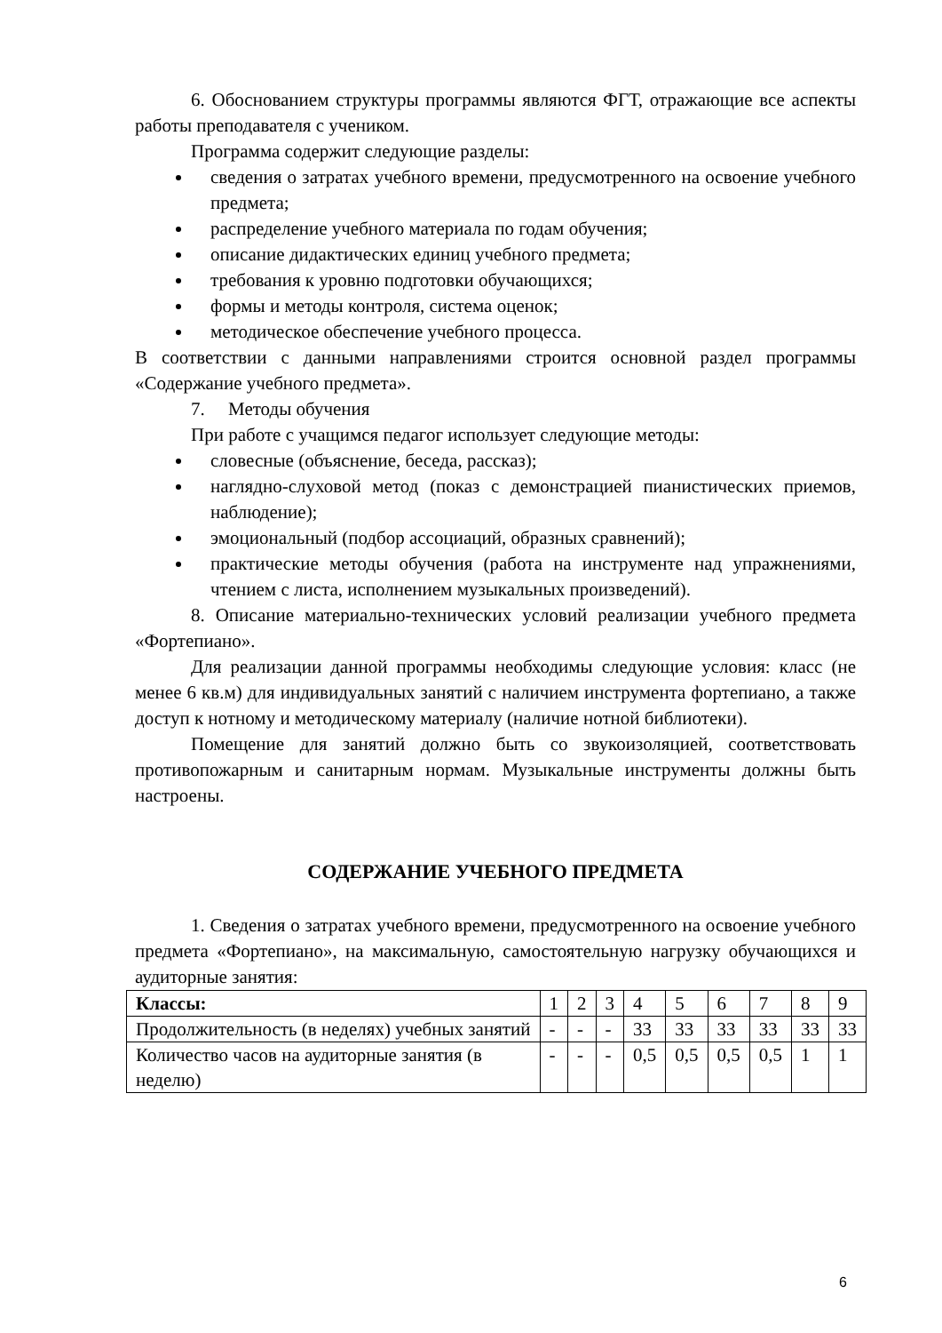6. Обоснованием структуры программы являются ФГТ, отражающие все аспекты работы преподавателя с учеником.
Программа содержит следующие разделы:
сведения о затратах учебного времени, предусмотренного на освоение учебного предмета;
распределение учебного материала по годам обучения;
описание дидактических единиц учебного предмета;
требования к уровню подготовки обучающихся;
формы и методы контроля, система оценок;
методическое обеспечение учебного процесса.
В соответствии с данными направлениями строится основной раздел программы «Содержание учебного предмета».
7. Методы обучения
При работе с учащимся педагог использует следующие методы:
словесные (объяснение, беседа, рассказ);
наглядно-слуховой метод (показ с демонстрацией пианистических приемов, наблюдение);
эмоциональный (подбор ассоциаций, образных сравнений);
практические методы обучения (работа на инструменте над упражнениями, чтением с листа, исполнением музыкальных произведений).
8. Описание материально-технических условий реализации учебного предмета «Фортепиано».
Для реализации данной программы необходимы следующие условия: класс (не менее 6 кв.м) для индивидуальных занятий с наличием инструмента фортепиано, а также доступ к нотному и методическому материалу (наличие нотной библиотеки).
Помещение для занятий должно быть со звукоизоляцией, соответствовать противопожарным и санитарным нормам. Музыкальные инструменты должны быть настроены.
СОДЕРЖАНИЕ УЧЕБНОГО ПРЕДМЕТА
1. Сведения о затратах учебного времени, предусмотренного на освоение учебного предмета «Фортепиано», на максимальную, самостоятельную нагрузку обучающихся и аудиторные занятия:
| Классы: | 1 | 2 | 3 | 4 | 5 | 6 | 7 | 8 | 9 |
| Продолжительность (в неделях) учебных занятий | - | - | - | 33 | 33 | 33 | 33 | 33 | 33 |
| Количество часов на аудиторные занятия (в неделю) | - | - | - | 0,5 | 0,5 | 0,5 | 0,5 | 1 | 1 |
6